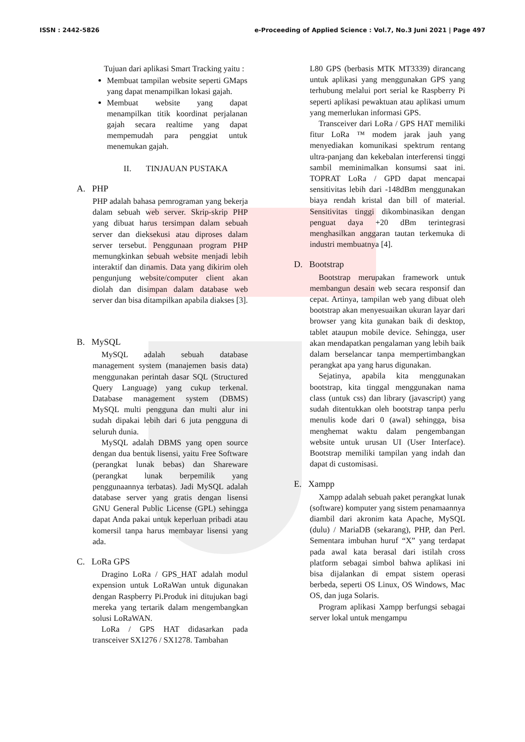ISSN : 2442-5826 e-Proceeding of Applied Science : Vol.7, No.3 Juni 2021 | Page 497
Tujuan dari aplikasi Smart Tracking yaitu :
Membuat tampilan website seperti GMaps yang dapat menampilkan lokasi gajah.
Membuat website yang dapat menampilkan titik koordinat perjalanan gajah secara realtime yang dapat mempemudah para penggiat untuk menemukan gajah.
II. TINJAUAN PUSTAKA
A. PHP
PHP adalah bahasa pemrograman yang bekerja dalam sebuah web server. Skrip-skrip PHP yang dibuat harus tersimpan dalam sebuah server dan dieksekusi atau diproses dalam server tersebut. Penggunaan program PHP memungkinkan sebuah website menjadi lebih interaktif dan dinamis. Data yang dikirim oleh pengunjung website/computer client akan diolah dan disimpan dalam database web server dan bisa ditampilkan apabila diakses [3].
B. MySQL
MySQL adalah sebuah database management system (manajemen basis data) menggunakan perintah dasar SQL (Structured Query Language) yang cukup terkenal. Database management system (DBMS) MySQL multi pengguna dan multi alur ini sudah dipakai lebih dari 6 juta pengguna di seluruh dunia.
MySQL adalah DBMS yang open source dengan dua bentuk lisensi, yaitu Free Software (perangkat lunak bebas) dan Shareware (perangkat lunak berpemilik yang penggunaannya terbatas). Jadi MySQL adalah database server yang gratis dengan lisensi GNU General Public License (GPL) sehingga dapat Anda pakai untuk keperluan pribadi atau komersil tanpa harus membayar lisensi yang ada.
C. LoRa GPS
Dragino LoRa / GPS_HAT adalah modul expension untuk LoRaWan untuk digunakan dengan Raspberry Pi.Produk ini ditujukan bagi mereka yang tertarik dalam mengembangkan solusi LoRaWAN.
LoRa / GPS HAT didasarkan pada transceiver SX1276 / SX1278. Tambahan
L80 GPS (berbasis MTK MT3339) dirancang untuk aplikasi yang menggunakan GPS yang terhubung melalui port serial ke Raspberry Pi seperti aplikasi pewaktuan atau aplikasi umum yang memerlukan informasi GPS.
Transceiver dari LoRa / GPS HAT memiliki fitur LoRa ™ modem jarak jauh yang menyediakan komunikasi spektrum rentang ultra-panjang dan kekebalan interferensi tinggi sambil meminimalkan konsumsi saat ini. TOPRAT LoRa / GPD dapat mencapai sensitivitas lebih dari -148dBm menggunakan biaya rendah kristal dan bill of material. Sensitivitas tinggi dikombinasikan dengan penguat daya +20 dBm terintegrasi menghasilkan anggaran tautan terkemuka di industri membuatnya [4].
D. Bootstrap
Bootstrap merupakan framework untuk membangun desain web secara responsif dan cepat. Artinya, tampilan web yang dibuat oleh bootstrap akan menyesuaikan ukuran layar dari browser yang kita gunakan baik di desktop, tablet ataupun mobile device. Sehingga, user akan mendapatkan pengalaman yang lebih baik dalam berselancar tanpa mempertimbangkan perangkat apa yang harus digunakan.
Sejatinya, apabila kita menggunakan bootstrap, kita tinggal menggunakan nama class (untuk css) dan library (javascript) yang sudah ditentukkan oleh bootstrap tanpa perlu menulis kode dari 0 (awal) sehingga, bisa menghemat waktu dalam pengembangan website untuk urusan UI (User Interface). Bootstrap memiliki tampilan yang indah dan dapat di customisasi.
E. Xampp
Xampp adalah sebuah paket perangkat lunak (software) komputer yang sistem penamaannya diambil dari akronim kata Apache, MySQL (dulu) / MariaDB (sekarang), PHP, dan Perl. Sementara imbuhan huruf “X” yang terdapat pada awal kata berasal dari istilah cross platform sebagai simbol bahwa aplikasi ini bisa dijalankan di empat sistem operasi berbeda, seperti OS Linux, OS Windows, Mac OS, dan juga Solaris.
Program aplikasi Xampp berfungsi sebagai server lokal untuk mengampu